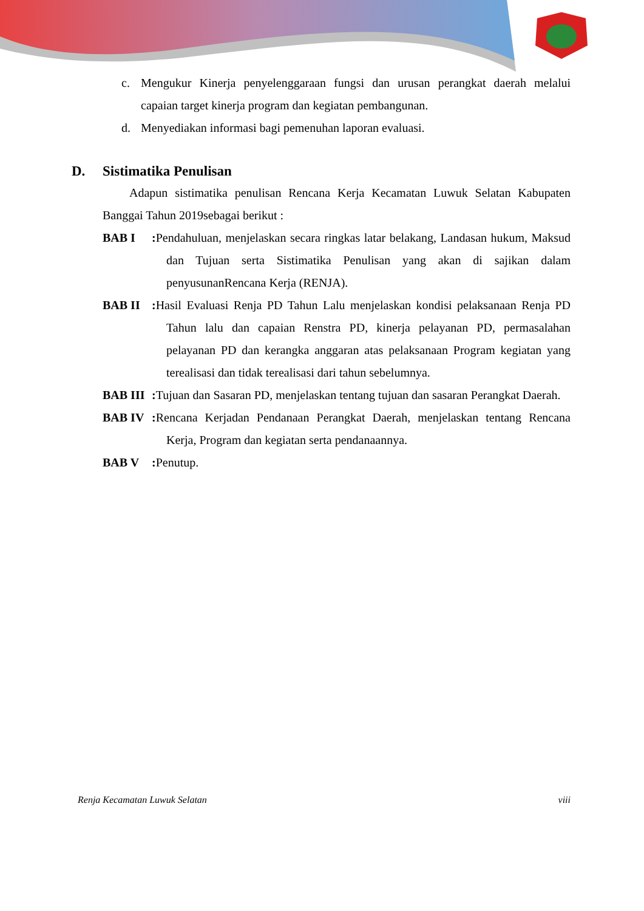c. Mengukur Kinerja penyelenggaraan fungsi dan urusan perangkat daerah melalui capaian target kinerja program dan kegiatan pembangunan.
d. Menyediakan informasi bagi pemenuhan laporan evaluasi.
D. Sistimatika Penulisan
Adapun sistimatika penulisan Rencana Kerja Kecamatan Luwuk Selatan Kabupaten Banggai Tahun 2019sebagai berikut :
BAB I : Pendahuluan, menjelaskan secara ringkas latar belakang, Landasan hukum, Maksud dan Tujuan serta Sistimatika Penulisan yang akan di sajikan dalam penyusunanRencana Kerja (RENJA).
BAB II : Hasil Evaluasi Renja PD Tahun Lalu menjelaskan kondisi pelaksanaan Renja PD Tahun lalu dan capaian Renstra PD, kinerja pelayanan PD, permasalahan pelayanan PD dan kerangka anggaran atas pelaksanaan Program kegiatan yang terealisasi dan tidak terealisasi dari tahun sebelumnya.
BAB III
: Tujuan dan Sasaran PD, menjelaskan tentang tujuan dan sasaran Perangkat Daerah.
BAB IV : Rencana Kerjadan Pendanaan Perangkat Daerah, menjelaskan tentang Rencana Kerja, Program dan kegiatan serta pendanaannya.
BAB V : Penutup.
Renja Kecamatan Luwuk Selatan viii